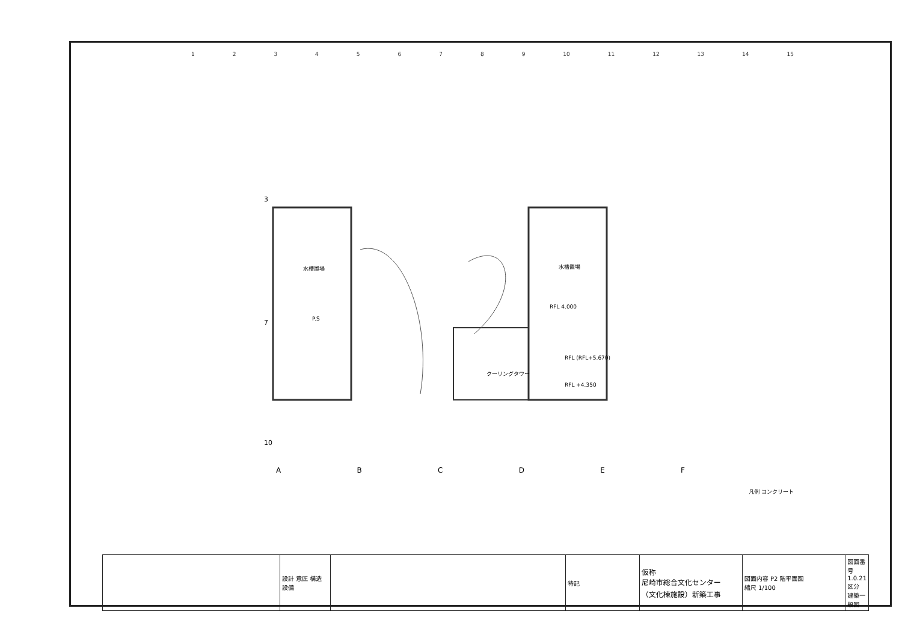123456789 10 11 12 13 14 15
3
7
10
水槽置場
P.S
水槽置場
RFL 4.000
RFL +4.350
RFL (RFL+5.670)
クーリングタワー
ABCDEF
凡例 コンクリート
| | 設計 意匠 構造 設備 | | 特記 | 仮称 尼崎市総合文化センター （文化棟施設）新築工事 | 図面内容 P2 階平面図 縮尺 1/100 | 図面番号 1.0.21 区分 建築一般図 |